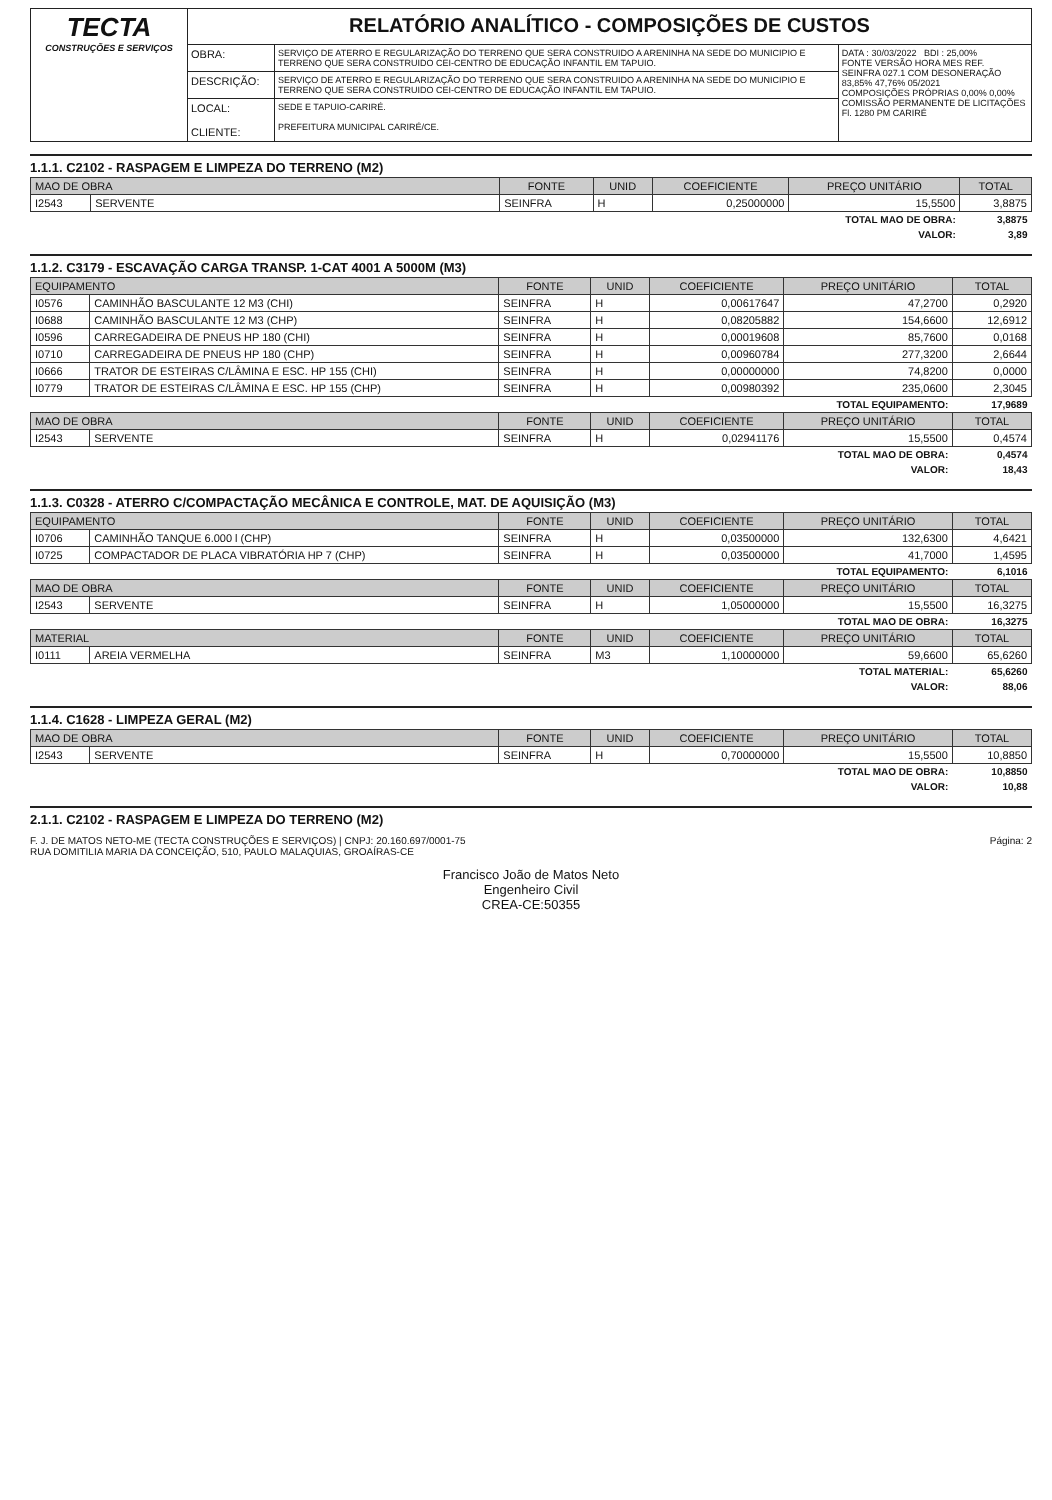| TECTA CONSTRUÇÕES E SERVIÇOS | RELATÓRIO ANALÍTICO - COMPOSIÇÕES DE CUSTOS | | |
| | OBRA: | SERVIÇO DE ATERRO E REGULARIZAÇÃO DO TERRENO QUE SERA CONSTRUIDO A ARENINHA NA SEDE DO MUNICIPIO E TERRENO QUE SERA CONSTRUIDO CEI-CENTRO DE EDUCAÇÃO INFANTIL EM TAPUIO. | DATA : 30/03/2022 BDI : 25,00% FONTE VERSÃO HORA MES REF. SEINFRA 027.1 COM DESONERAÇÃO 83,85% 47,76% 05/2021 COMPOSIÇÕES PRÓPRIAS 0,00% 0,00% COMISSÃO PERMANENTE DE LICITAÇÕES Fl. 1280 PM CARIRÉ |
| | DESCRIÇÃO: | SERVIÇO DE ATERRO E REGULARIZAÇÃO DO TERRENO QUE SERA CONSTRUIDO A ARENINHA NA SEDE DO MUNICIPIO E TERRENO QUE SERA CONSTRUIDO CEI-CENTRO DE EDUCAÇÃO INFANTIL EM TAPUIO. | |
| | LOCAL: CLIENTE: | SEDE E TAPUIO-CARIRÉ. PREFEITURA MUNICIPAL CARIRÉ/CE. | |
1.1.1. C2102 - RASPAGEM E LIMPEZA DO TERRENO (M2)
| MAO DE OBRA | | FONTE | UNID | COEFICIENTE | PREÇO UNITÁRIO | TOTAL |
| --- | --- | --- | --- | --- | --- | --- |
| I2543 | SERVENTE | SEINFRA | H | 0,25000000 | 15,5500 | 3,8875 |
| TOTAL MAO DE OBRA: | | | | | | 3,8875 |
| VALOR: | | | | | | 3,89 |
1.1.2. C3179 - ESCAVAÇÃO CARGA TRANSP. 1-CAT 4001 A 5000M (M3)
| EQUIPAMENTO | | FONTE | UNID | COEFICIENTE | PREÇO UNITÁRIO | TOTAL |
| --- | --- | --- | --- | --- | --- | --- |
| I0576 | CAMINHÃO BASCULANTE 12 M3 (CHI) | SEINFRA | H | 0,00617647 | 47,2700 | 0,2920 |
| I0688 | CAMINHÃO BASCULANTE 12 M3 (CHP) | SEINFRA | H | 0,08205882 | 154,6600 | 12,6912 |
| I0596 | CARREGADEIRA DE PNEUS HP 180 (CHI) | SEINFRA | H | 0,00019608 | 85,7600 | 0,0168 |
| I0710 | CARREGADEIRA DE PNEUS HP 180 (CHP) | SEINFRA | H | 0,00960784 | 277,3200 | 2,6644 |
| I0666 | TRATOR DE ESTEIRAS C/LÂMINA E ESC. HP 155 (CHI) | SEINFRA | H | 0,00000000 | 74,8200 | 0,0000 |
| I0779 | TRATOR DE ESTEIRAS C/LÂMINA E ESC. HP 155 (CHP) | SEINFRA | H | 0,00980392 | 235,0600 | 2,3045 |
| TOTAL EQUIPAMENTO: | | | | | | 17,9689 |
| MAO DE OBRA | | FONTE | UNID | COEFICIENTE | PREÇO UNITÁRIO | TOTAL |
| I2543 | SERVENTE | SEINFRA | H | 0,02941176 | 15,5500 | 0,4574 |
| TOTAL MAO DE OBRA: | | | | | | 0,4574 |
| VALOR: | | | | | | 18,43 |
1.1.3. C0328 - ATERRO C/COMPACTAÇÃO MECÂNICA E CONTROLE, MAT. DE AQUISIÇÃO (M3)
| EQUIPAMENTO | | FONTE | UNID | COEFICIENTE | PREÇO UNITÁRIO | TOTAL |
| --- | --- | --- | --- | --- | --- | --- |
| I0706 | CAMINHÃO TANQUE 6.000 l (CHP) | SEINFRA | H | 0,03500000 | 132,6300 | 4,6421 |
| I0725 | COMPACTADOR DE PLACA VIBRATÓRIA HP 7 (CHP) | SEINFRA | H | 0,03500000 | 41,7000 | 1,4595 |
| TOTAL EQUIPAMENTO: | | | | | | 6,1016 |
| MAO DE OBRA | | FONTE | UNID | COEFICIENTE | PREÇO UNITÁRIO | TOTAL |
| I2543 | SERVENTE | SEINFRA | H | 1,05000000 | 15,5500 | 16,3275 |
| TOTAL MAO DE OBRA: | | | | | | 16,3275 |
| MATERIAL | | FONTE | UNID | COEFICIENTE | PREÇO UNITÁRIO | TOTAL |
| I0111 | AREIA VERMELHA | SEINFRA | M3 | 1,10000000 | 59,6600 | 65,6260 |
| TOTAL MATERIAL: | | | | | | 65,6260 |
| VALOR: | | | | | | 88,06 |
1.1.4. C1628 - LIMPEZA GERAL (M2)
| MAO DE OBRA | | FONTE | UNID | COEFICIENTE | PREÇO UNITÁRIO | TOTAL |
| --- | --- | --- | --- | --- | --- | --- |
| I2543 | SERVENTE | SEINFRA | H | 0,70000000 | 15,5500 | 10,8850 |
| TOTAL MAO DE OBRA: | | | | | | 10,8850 |
| VALOR: | | | | | | 10,88 |
2.1.1. C2102 - RASPAGEM E LIMPEZA DO TERRENO (M2)
F. J. DE MATOS NETO-ME (TECTA CONSTRUÇÕES E SERVIÇOS) | CNPJ: 20.160.697/0001-75
RUA DOMITILIA MARIA DA CONCEIÇÃO, 510, PAULO MALAQUIAS, GROAÍRAS-CE
Página: 2
Francisco João de Matos Neto
Engenheiro Civil
CREA-CE:50355